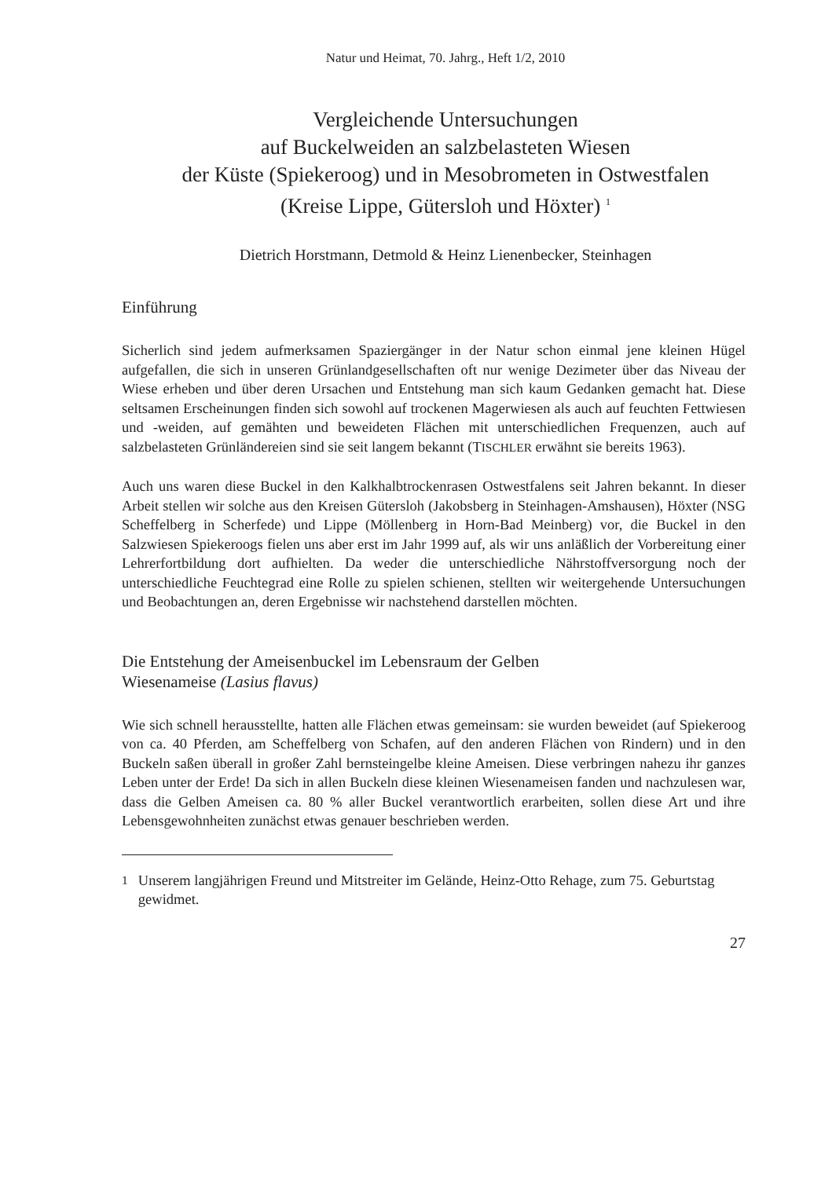Natur und Heimat, 70. Jahrg., Heft 1/2, 2010
Vergleichende Untersuchungen
auf Buckelweiden an salzbelasteten Wiesen
der Küste (Spiekeroog) und in Mesobrometen in Ostwestfalen
(Kreise Lippe, Gütersloh und Höxter) <sup>1</sup>
Dietrich Horstmann, Detmold & Heinz Lienenbecker, Steinhagen
Einführung
Sicherlich sind jedem aufmerksamen Spaziergänger in der Natur schon einmal jene kleinen Hügel aufgefallen, die sich in unseren Grünlandgesellschaften oft nur wenige Dezimeter über das Niveau der Wiese erheben und über deren Ursachen und Entstehung man sich kaum Gedanken gemacht hat. Diese seltsamen Erscheinungen finden sich sowohl auf trockenen Magerwiesen als auch auf feuchten Fettwiesen und -weiden, auf gemähten und beweideten Flächen mit unterschiedlichen Frequenzen, auch auf salzbelasteten Grünländereien sind sie seit langem bekannt (TISCHLER erwähnt sie bereits 1963).
Auch uns waren diese Buckel in den Kalkhalbtrockenrasen Ostwestfalens seit Jahren bekannt. In dieser Arbeit stellen wir solche aus den Kreisen Gütersloh (Jakobsberg in Steinhagen-Amshausen), Höxter (NSG Scheffelberg in Scherfede) und Lippe (Möllenberg in Horn-Bad Meinberg) vor, die Buckel in den Salzwiesen Spiekeroogs fielen uns aber erst im Jahr 1999 auf, als wir uns anläßlich der Vorbereitung einer Lehrerfortbildung dort aufhielten. Da weder die unterschiedliche Nährstoffversorgung noch der unterschiedliche Feuchtegrad eine Rolle zu spielen schienen, stellten wir weitergehende Untersuchungen und Beobachtungen an, deren Ergebnisse wir nachstehend darstellen möchten.
Die Entstehung der Ameisenbuckel im Lebensraum der Gelben
Wiesenameise (Lasius flavus)
Wie sich schnell herausstellte, hatten alle Flächen etwas gemeinsam: sie wurden beweidet (auf Spiekeroog von ca. 40 Pferden, am Scheffelberg von Schafen, auf den anderen Flächen von Rindern) und in den Buckeln saßen überall in großer Zahl bernsteingelbe kleine Ameisen. Diese verbringen nahezu ihr ganzes Leben unter der Erde! Da sich in allen Buckeln diese kleinen Wiesenameisen fanden und nachzulesen war, dass die Gelben Ameisen ca. 80 % aller Buckel verantwortlich erarbeiten, sollen diese Art und ihre Lebensgewohnheiten zunächst etwas genauer beschrieben werden.
<sup>1</sup> Unserem langjährigen Freund und Mitstreiter im Gelände, Heinz-Otto Rehage, zum 75. Geburtstag gewidmet.
27